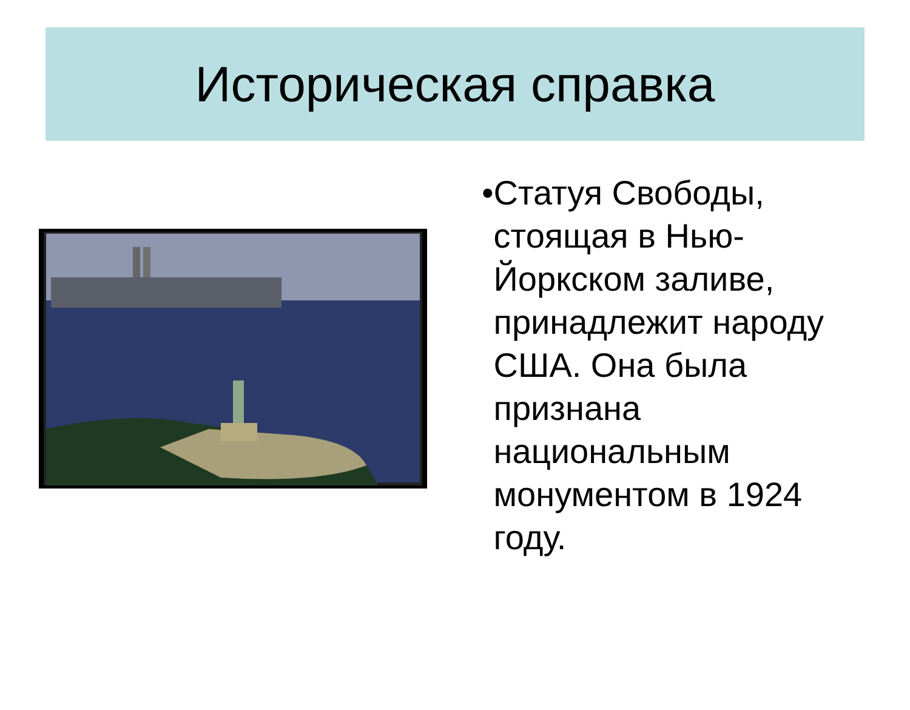Историческая справка
• Статуя Свободы, стоящая в Нью-Йоркском заливе, принадлежит народу США. Она была признана национальным монументом в 1924 году.